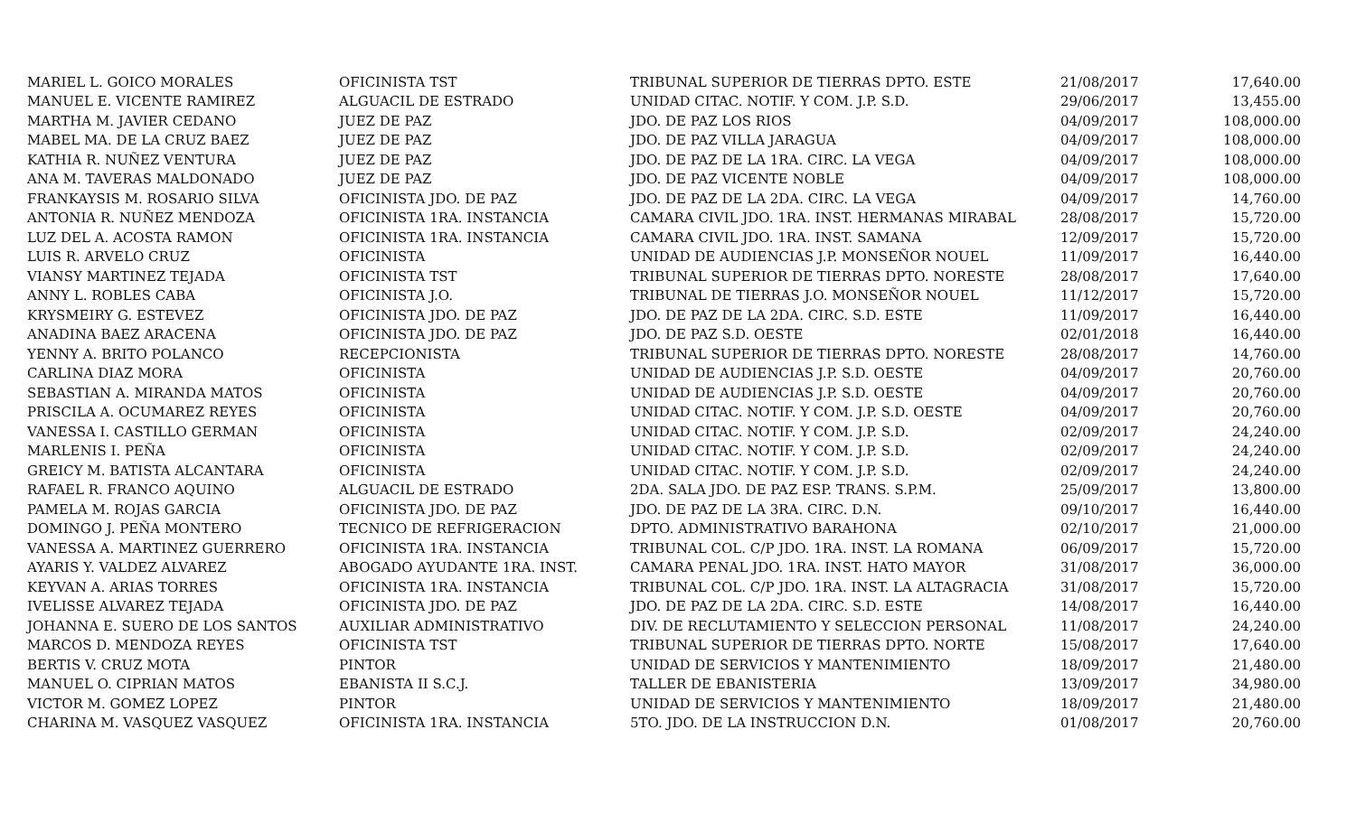| MARIEL L. GOICO MORALES | OFICINISTA TST | TRIBUNAL SUPERIOR DE TIERRAS DPTO. ESTE | 21/08/2017 | 17,640.00 |
| MANUEL E. VICENTE RAMIREZ | ALGUACIL DE ESTRADO | UNIDAD CITAC. NOTIF. Y COM. J.P. S.D. | 29/06/2017 | 13,455.00 |
| MARTHA M. JAVIER CEDANO | JUEZ DE PAZ | JDO. DE PAZ LOS RIOS | 04/09/2017 | 108,000.00 |
| MABEL MA. DE LA CRUZ BAEZ | JUEZ DE PAZ | JDO. DE PAZ VILLA JARAGUA | 04/09/2017 | 108,000.00 |
| KATHIA R. NUÑEZ VENTURA | JUEZ DE PAZ | JDO. DE PAZ DE LA 1RA. CIRC. LA VEGA | 04/09/2017 | 108,000.00 |
| ANA M. TAVERAS MALDONADO | JUEZ DE PAZ | JDO. DE PAZ VICENTE NOBLE | 04/09/2017 | 108,000.00 |
| FRANKAYSIS M. ROSARIO SILVA | OFICINISTA JDO. DE PAZ | JDO. DE PAZ DE LA 2DA. CIRC. LA VEGA | 04/09/2017 | 14,760.00 |
| ANTONIA R. NUÑEZ MENDOZA | OFICINISTA 1RA. INSTANCIA | CAMARA CIVIL JDO. 1RA. INST. HERMANAS MIRABAL | 28/08/2017 | 15,720.00 |
| LUZ DEL A. ACOSTA RAMON | OFICINISTA 1RA. INSTANCIA | CAMARA CIVIL JDO. 1RA. INST. SAMANA | 12/09/2017 | 15,720.00 |
| LUIS R. ARVELO CRUZ | OFICINISTA | UNIDAD DE AUDIENCIAS J.P. MONSEÑOR NOUEL | 11/09/2017 | 16,440.00 |
| VIANSY MARTINEZ TEJADA | OFICINISTA TST | TRIBUNAL SUPERIOR DE TIERRAS DPTO. NORESTE | 28/08/2017 | 17,640.00 |
| ANNY L. ROBLES CABA | OFICINISTA J.O. | TRIBUNAL DE TIERRAS J.O. MONSEÑOR NOUEL | 11/12/2017 | 15,720.00 |
| KRYSMEIRY G. ESTEVEZ | OFICINISTA JDO. DE PAZ | JDO. DE PAZ DE LA 2DA. CIRC. S.D. ESTE | 11/09/2017 | 16,440.00 |
| ANADINA BAEZ ARACENA | OFICINISTA JDO. DE PAZ | JDO. DE PAZ S.D. OESTE | 02/01/2018 | 16,440.00 |
| YENNY A. BRITO POLANCO | RECEPCIONISTA | TRIBUNAL SUPERIOR DE TIERRAS DPTO. NORESTE | 28/08/2017 | 14,760.00 |
| CARLINA DIAZ MORA | OFICINISTA | UNIDAD DE AUDIENCIAS J.P. S.D. OESTE | 04/09/2017 | 20,760.00 |
| SEBASTIAN A. MIRANDA MATOS | OFICINISTA | UNIDAD DE AUDIENCIAS J.P. S.D. OESTE | 04/09/2017 | 20,760.00 |
| PRISCILA A. OCUMAREZ REYES | OFICINISTA | UNIDAD CITAC. NOTIF. Y COM. J.P. S.D. OESTE | 04/09/2017 | 20,760.00 |
| VANESSA I. CASTILLO GERMAN | OFICINISTA | UNIDAD CITAC. NOTIF. Y COM. J.P. S.D. | 02/09/2017 | 24,240.00 |
| MARLENIS I. PEÑA | OFICINISTA | UNIDAD CITAC. NOTIF. Y COM. J.P. S.D. | 02/09/2017 | 24,240.00 |
| GREICY M. BATISTA ALCANTARA | OFICINISTA | UNIDAD CITAC. NOTIF. Y COM. J.P. S.D. | 02/09/2017 | 24,240.00 |
| RAFAEL R. FRANCO AQUINO | ALGUACIL DE ESTRADO | 2DA. SALA JDO. DE PAZ ESP. TRANS. S.P.M. | 25/09/2017 | 13,800.00 |
| PAMELA M. ROJAS GARCIA | OFICINISTA JDO. DE PAZ | JDO. DE PAZ DE LA 3RA. CIRC. D.N. | 09/10/2017 | 16,440.00 |
| DOMINGO J. PEÑA MONTERO | TECNICO DE REFRIGERACION | DPTO. ADMINISTRATIVO BARAHONA | 02/10/2017 | 21,000.00 |
| VANESSA A. MARTINEZ GUERRERO | OFICINISTA 1RA. INSTANCIA | TRIBUNAL COL. C/P JDO. 1RA. INST. LA ROMANA | 06/09/2017 | 15,720.00 |
| AYARIS Y. VALDEZ ALVAREZ | ABOGADO AYUDANTE 1RA. INST. | CAMARA PENAL JDO. 1RA. INST. HATO MAYOR | 31/08/2017 | 36,000.00 |
| KEYVAN A. ARIAS TORRES | OFICINISTA 1RA. INSTANCIA | TRIBUNAL COL. C/P JDO. 1RA. INST. LA ALTAGRACIA | 31/08/2017 | 15,720.00 |
| IVELISSE ALVAREZ TEJADA | OFICINISTA JDO. DE PAZ | JDO. DE PAZ DE LA 2DA. CIRC. S.D. ESTE | 14/08/2017 | 16,440.00 |
| JOHANNA E. SUERO DE LOS SANTOS | AUXILIAR ADMINISTRATIVO | DIV. DE RECLUTAMIENTO Y SELECCION PERSONAL | 11/08/2017 | 24,240.00 |
| MARCOS D. MENDOZA REYES | OFICINISTA TST | TRIBUNAL SUPERIOR DE TIERRAS DPTO. NORTE | 15/08/2017 | 17,640.00 |
| BERTIS V. CRUZ MOTA | PINTOR | UNIDAD DE SERVICIOS Y MANTENIMIENTO | 18/09/2017 | 21,480.00 |
| MANUEL O. CIPRIAN MATOS | EBANISTA II S.C.J. | TALLER DE EBANISTERIA | 13/09/2017 | 34,980.00 |
| VICTOR M. GOMEZ LOPEZ | PINTOR | UNIDAD DE SERVICIOS Y MANTENIMIENTO | 18/09/2017 | 21,480.00 |
| CHARINA M. VASQUEZ VASQUEZ | OFICINISTA 1RA. INSTANCIA | 5TO. JDO. DE LA INSTRUCCION D.N. | 01/08/2017 | 20,760.00 |